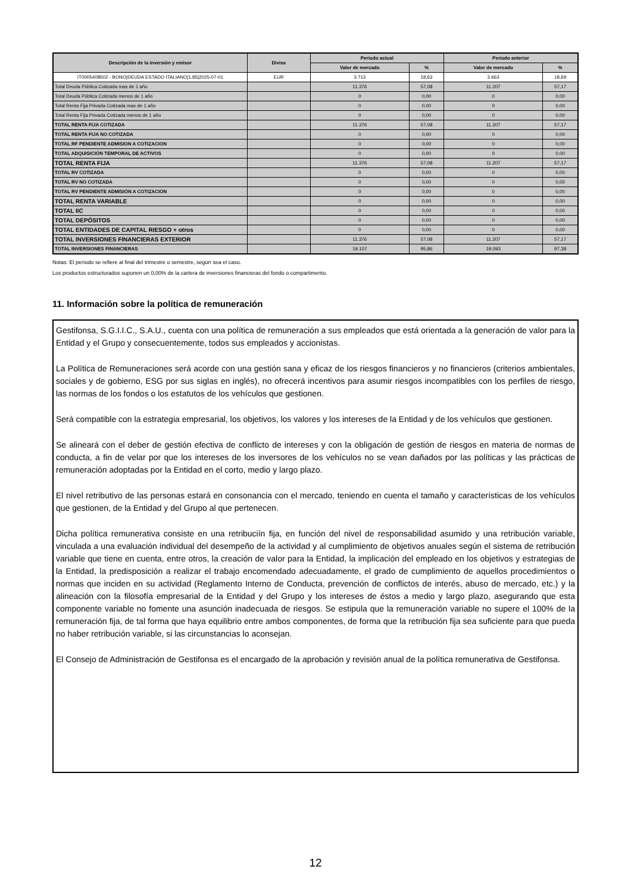| Descripción de la inversión y emisor | Divisa | Periodo actual | | Periodo anterior | |
| --- | --- | --- | --- | --- | --- |
| | | Valor de mercado | % | Valor de mercado | % |
| IT0005408502 - BONO/DEUDA ESTADO ITALIANO/1,85/2025-07-01 | EUR | 3.713 | 18,63 | 3.663 | 18,69 |
| Total Deuda Pública Cotizada mas de 1 año | | 11.376 | 57,08 | 11.207 | 57,17 |
| Total Deuda Pública Cotizada menos de 1 año | | 0 | 0,00 | 0 | 0,00 |
| Total Renta Fija Privada Cotizada mas de 1 año | | 0 | 0,00 | 0 | 0,00 |
| Total Renta Fija Privada Cotizada menos de 1 año | | 0 | 0,00 | 0 | 0,00 |
| TOTAL RENTA FIJA COTIZADA | | 11.376 | 57,08 | 11.207 | 57,17 |
| TOTAL RENTA FIJA NO COTIZADA | | 0 | 0,00 | 0 | 0,00 |
| TOTAL RF PENDIENTE ADMISION A COTIZACION | | 0 | 0,00 | 0 | 0,00 |
| TOTAL ADQUISICIÓN TEMPORAL DE ACTIVOS | | 0 | 0,00 | 0 | 0,00 |
| TOTAL RENTA FIJA | | 11.376 | 57,08 | 11.207 | 57,17 |
| TOTAL RV COTIZADA | | 0 | 0,00 | 0 | 0,00 |
| TOTAL RV NO COTIZADA | | 0 | 0,00 | 0 | 0,00 |
| TOTAL RV PENDIENTE ADMISIÓN A COTIZACIÓN | | 0 | 0,00 | 0 | 0,00 |
| TOTAL RENTA VARIABLE | | 0 | 0,00 | 0 | 0,00 |
| TOTAL IIC | | 0 | 0,00 | 0 | 0,00 |
| TOTAL DEPÓSITOS | | 0 | 0,00 | 0 | 0,00 |
| TOTAL ENTIDADES DE CAPITAL RIESGO + otros | | 0 | 0,00 | 0 | 0,00 |
| TOTAL INVERSIONES FINANCIERAS EXTERIOR | | 11.376 | 57,08 | 11.207 | 57,17 |
| TOTAL INVERSIONES FINANCIERAS | | 19.107 | 95,86 | 19.093 | 97,38 |
Notas: El período se refiere al final del trimestre o semestre, según sea el caso.
Los productos estructurados suponen un 0,00% de la cartera de inversiones financieras del fondo o compartimento.
11. Información sobre la política de remuneración
Gestifonsa, S.G.I.I.C., S.A.U., cuenta con una política de remuneración a sus empleados que está orientada a la generación de valor para la Entidad y el Grupo y consecuentemente, todos sus empleados y accionistas.
La Política de Remuneraciones será acorde con una gestión sana y eficaz de los riesgos financieros y no financieros (criterios ambientales, sociales y de gobierno, ESG por sus siglas en inglés), no ofrecerá incentivos para asumir riesgos incompatibles con los perfiles de riesgo, las normas de los fondos o los estatutos de los vehículos que gestionen.
Será compatible con la estrategia empresarial, los objetivos, los valores y los intereses de la Entidad y de los vehículos que gestionen.
Se alineará con el deber de gestión efectiva de conflicto de intereses y con la obligación de gestión de riesgos en materia de normas de conducta, a fin de velar por que los intereses de los inversores de los vehículos no se vean dañados por las políticas y las prácticas de remuneración adoptadas por la Entidad en el corto, medio y largo plazo.
El nivel retributivo de las personas estará en consonancia con el mercado, teniendo en cuenta el tamaño y características de los vehículos que gestionen, de la Entidad y del Grupo al que pertenecen.
Dicha política remunerativa consiste en una retribuciín fija, en función del nivel de responsabilidad asumido y una retribución variable, vinculada a una evaluación individual del desempeño de la actividad y al cumplimiento de objetivos anuales según el sistema de retribución variable que tiene en cuenta, entre otros, la creación de valor para la Entidad, la implicación del empleado en los objetivos y estrategias de la Entidad, la predisposición a realizar el trabajo encomendado adecuadamente, el grado de cumplimiento de aquellos procedimientos o normas que inciden en su actividad (Reglamento Interno de Conducta, prevención de conflictos de interés, abuso de mercado, etc.) y la alineación con la filosofía empresarial de la Entidad y del Grupo y los intereses de éstos a medio y largo plazo, asegurando que esta componente variable no fomente una asunción inadecuada de riesgos. Se estipula que la remuneración variable no supere el 100% de la remuneración fija, de tal forma que haya equilibrio entre ambos componentes, de forma que la retribución fija sea suficiente para que pueda no haber retribución variable, si las circunstancias lo aconsejan.
El Consejo de Administración de Gestifonsa es el encargado de la aprobación y revisión anual de la política remunerativa de Gestifonsa.
12